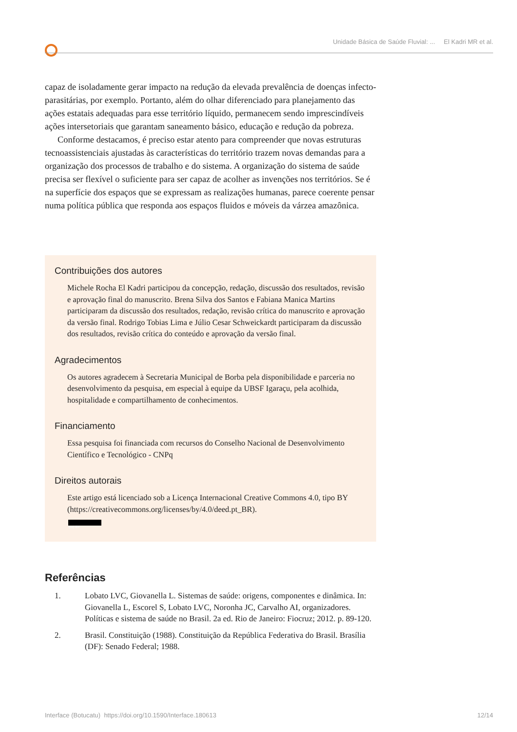Unidade Básica de Saúde Fluvial: ... El Kadri MR et al.
capaz de isoladamente gerar impacto na redução da elevada prevalência de doenças infecto-parasitárias, por exemplo. Portanto, além do olhar diferenciado para planejamento das ações estatais adequadas para esse território líquido, permanecem sendo imprescindíveis ações intersetoriais que garantam saneamento básico, educação e redução da pobreza.
Conforme destacamos, é preciso estar atento para compreender que novas estruturas tecnoassistenciais ajustadas às características do território trazem novas demandas para a organização dos processos de trabalho e do sistema. A organização do sistema de saúde precisa ser flexível o suficiente para ser capaz de acolher as invenções nos territórios. Se é na superfície dos espaços que se expressam as realizações humanas, parece coerente pensar numa política pública que responda aos espaços fluidos e móveis da várzea amazônica.
Contribuições dos autores
Michele Rocha El Kadri participou da concepção, redação, discussão dos resultados, revisão e aprovação final do manuscrito. Brena Silva dos Santos e Fabiana Manica Martins participaram da discussão dos resultados, redação, revisão crítica do manuscrito e aprovação da versão final. Rodrigo Tobias Lima e Júlio Cesar Schweickardt participaram da discussão dos resultados, revisão crítica do conteúdo e aprovação da versão final.
Agradecimentos
Os autores agradecem à Secretaria Municipal de Borba pela disponibilidade e parceria no desenvolvimento da pesquisa, em especial à equipe da UBSF Igaraçu, pela acolhida, hospitalidade e compartilhamento de conhecimentos.
Financiamento
Essa pesquisa foi financiada com recursos do Conselho Nacional de Desenvolvimento Científico e Tecnológico - CNPq
Direitos autorais
Este artigo está licenciado sob a Licença Internacional Creative Commons 4.0, tipo BY (https://creativecommons.org/licenses/by/4.0/deed.pt_BR).
(cc) BY
Referências
1. Lobato LVC, Giovanella L. Sistemas de saúde: origens, componentes e dinâmica. In: Giovanella L, Escorel S, Lobato LVC, Noronha JC, Carvalho AI, organizadores. Políticas e sistema de saúde no Brasil. 2a ed. Rio de Janeiro: Fiocruz; 2012. p. 89-120.
2. Brasil. Constituição (1988). Constituição da República Federativa do Brasil. Brasília (DF): Senado Federal; 1988.
Interface (Botucatu) https://doi.org/10.1590/Interface.180613 12/14